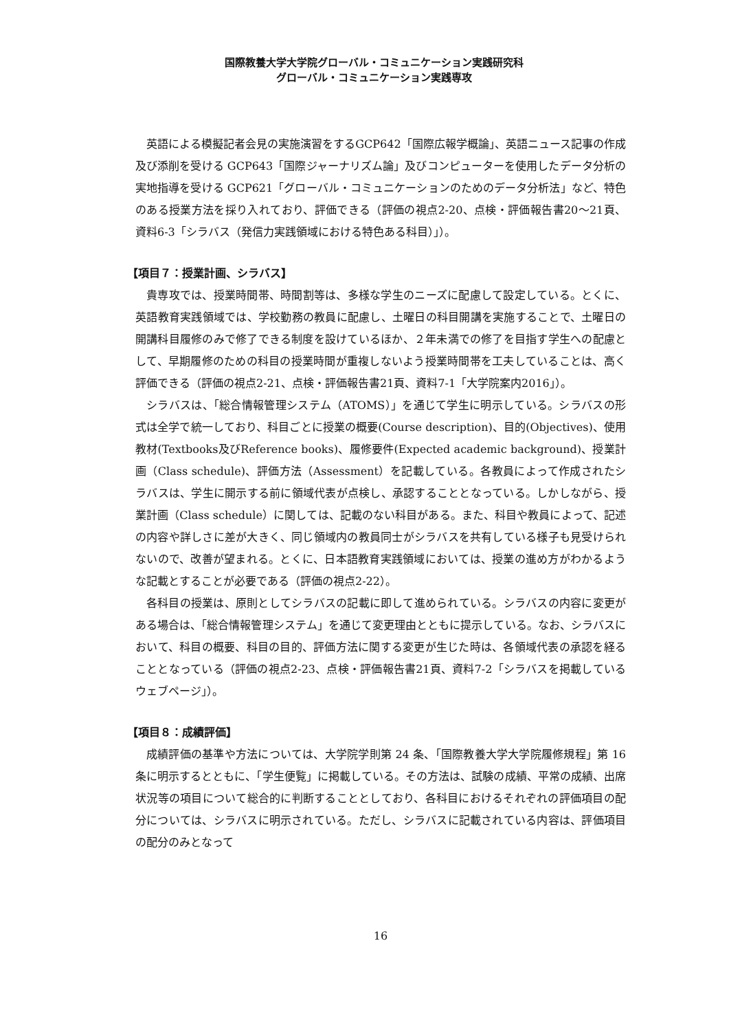国際教養大学大学院グローバル・コミュニケーション実践研究科
グローバル・コミュニケーション実践専攻
英語による模擬記者会見の実施演習をするGCP642「国際広報学概論」、英語ニュース記事の作成及び添削を受ける GCP643「国際ジャーナリズム論」及びコンピューターを使用したデータ分析の実地指導を受ける GCP621「グローバル・コミュニケーションのためのデータ分析法」など、特色のある授業方法を採り入れており、評価できる（評価の視点2-20、点検・評価報告書20～21頁、資料6-3「シラバス（発信力実践領域における特色ある科目）」）。
【項目７：授業計画、シラバス】
貴専攻では、授業時間帯、時間割等は、多様な学生のニーズに配慮して設定している。とくに、英語教育実践領域では、学校勤務の教員に配慮し、土曜日の科目開講を実施することで、土曜日の開講科目履修のみで修了できる制度を設けているほか、２年未満での修了を目指す学生への配慮として、早期履修のための科目の授業時間が重複しないよう授業時間帯を工夫していることは、高く評価できる（評価の視点2-21、点検・評価報告書21頁、資料7-1「大学院案内2016」）。
シラバスは、「総合情報管理システム（ATOMS）」を通じて学生に明示している。シラバスの形式は全学で統一しており、科目ごとに授業の概要(Course description)、目的(Objectives)、使用教材(Textbooks及びReference books)、履修要件(Expected academic background)、授業計画（Class schedule)、評価方法（Assessment）を記載している。各教員によって作成されたシラバスは、学生に開示する前に領域代表が点検し、承認することとなっている。しかしながら、授業計画（Class schedule）に関しては、記載のない科目がある。また、科目や教員によって、記述の内容や詳しさに差が大きく、同じ領域内の教員同士がシラバスを共有している様子も見受けられないので、改善が望まれる。とくに、日本語教育実践領域においては、授業の進め方がわかるような記載とすることが必要である（評価の視点2-22）。
各科目の授業は、原則としてシラバスの記載に即して進められている。シラバスの内容に変更がある場合は、「総合情報管理システム」を通じて変更理由とともに提示している。なお、シラバスにおいて、科目の概要、科目の目的、評価方法に関する変更が生じた時は、各領域代表の承認を経ることとなっている（評価の視点2-23、点検・評価報告書21頁、資料7-2「シラバスを掲載しているウェブページ」）。
【項目８：成績評価】
成績評価の基準や方法については、大学院学則第 24 条、「国際教養大学大学院履修規程」第 16 条に明示するとともに、「学生便覧」に掲載している。その方法は、試験の成績、平常の成績、出席状況等の項目について総合的に判断することとしており、各科目におけるそれぞれの評価項目の配分については、シラバスに明示されている。ただし、シラバスに記載されている内容は、評価項目の配分のみとなって
16